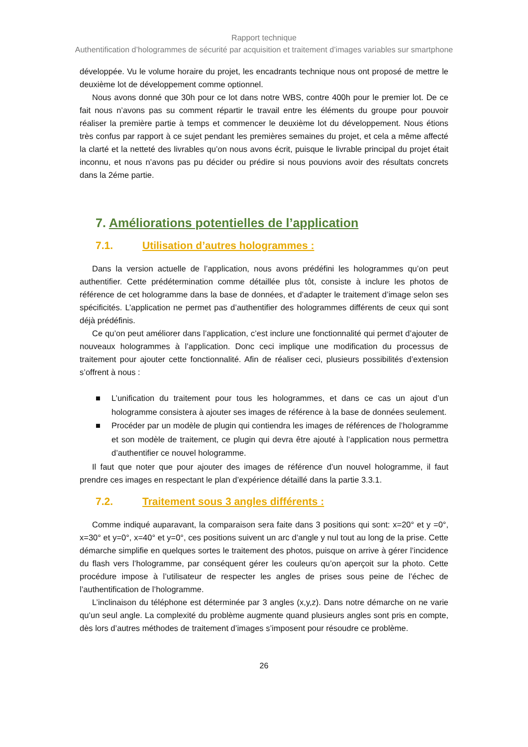Rapport technique
Authentification d’hologrammes de sécurité par acquisition et traitement d’images variables sur smartphone
développée. Vu le volume horaire du projet, les encadrants technique nous ont proposé de mettre le deuxième lot de développement comme optionnel.
Nous avons donné que 30h pour ce lot dans notre WBS, contre 400h pour le premier lot. De ce fait nous n’avons pas su comment répartir le travail entre les éléments du groupe pour pouvoir réaliser la première partie à temps et commencer le deuxième lot du développement. Nous étions très confus par rapport à ce sujet pendant les premières semaines du projet, et cela a même affecté la clarté et la netteté des livrables qu’on nous avons écrit, puisque le livrable principal du projet était inconnu, et nous n’avons pas pu décider ou prédire si nous pouvions avoir des résultats concrets dans la 2éme partie.
7. Améliorations potentielles de l’application
7.1. Utilisation d’autres hologrammes :
Dans la version actuelle de l’application, nous avons prédéfini les hologrammes qu’on peut authentifier. Cette prédétermination comme détaillée plus tôt, consiste à inclure les photos de référence de cet hologramme dans la base de données, et d’adapter le traitement d’image selon ses spécificités. L’application ne permet pas d’authentifier des hologrammes différents de ceux qui sont déjà prédéfinis.
Ce qu’on peut améliorer dans l’application, c’est inclure une fonctionnalité qui permet d’ajouter de nouveaux hologrammes à l’application. Donc ceci implique une modification du processus de traitement pour ajouter cette fonctionnalité. Afin de réaliser ceci, plusieurs possibilités d’extension s’offrent à nous :
■ L’unification du traitement pour tous les hologrammes, et dans ce cas un ajout d’un hologramme consistera à ajouter ses images de référence à la base de données seulement.
■ Procéder par un modèle de plugin qui contiendra les images de références de l’hologramme et son modèle de traitement, ce plugin qui devra être ajouté à l’application nous permettra d’authentifier ce nouvel hologramme.
Il faut que noter que pour ajouter des images de référence d’un nouvel hologramme, il faut prendre ces images en respectant le plan d’expérience détaillé dans la partie 3.3.1.
7.2. Traitement sous 3 angles différents :
Comme indiqué auparavant, la comparaison sera faite dans 3 positions qui sont: x=20° et y =0°, x=30° et y=0°, x=40° et y=0°, ces positions suivent un arc d’angle y nul tout au long de la prise. Cette démarche simplifie en quelques sortes le traitement des photos, puisque on arrive à gérer l’incidence du flash vers l’hologramme, par conséquent gérer les couleurs qu’on aperçoit sur la photo. Cette procédure impose à l’utilisateur de respecter les angles de prises sous peine de l’échec de l’authentification de l’hologramme.
L’inclinaison du téléphone est déterminée par 3 angles (x,y,z). Dans notre démarche on ne varie qu’un seul angle. La complexité du problème augmente quand plusieurs angles sont pris en compte, dès lors d’autres méthodes de traitement d’images s’imposent pour résoudre ce problème.
26